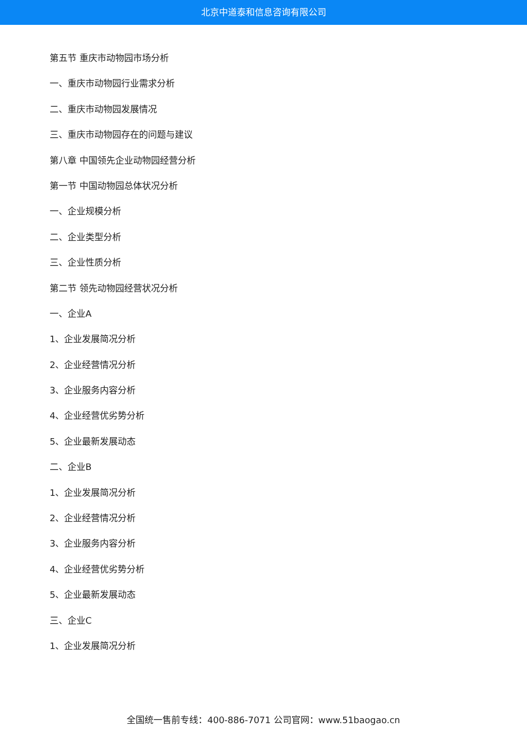北京中道泰和信息咨询有限公司
第五节 重庆市动物园市场分析
一、重庆市动物园行业需求分析
二、重庆市动物园发展情况
三、重庆市动物园存在的问题与建议
第八章 中国领先企业动物园经营分析
第一节 中国动物园总体状况分析
一、企业规模分析
二、企业类型分析
三、企业性质分析
第二节 领先动物园经营状况分析
一、企业A
1、企业发展简况分析
2、企业经营情况分析
3、企业服务内容分析
4、企业经营优劣势分析
5、企业最新发展动态
二、企业B
1、企业发展简况分析
2、企业经营情况分析
3、企业服务内容分析
4、企业经营优劣势分析
5、企业最新发展动态
三、企业C
1、企业发展简况分析
全国统一售前专线：400-886-7071 公司官网：www.51baogao.cn